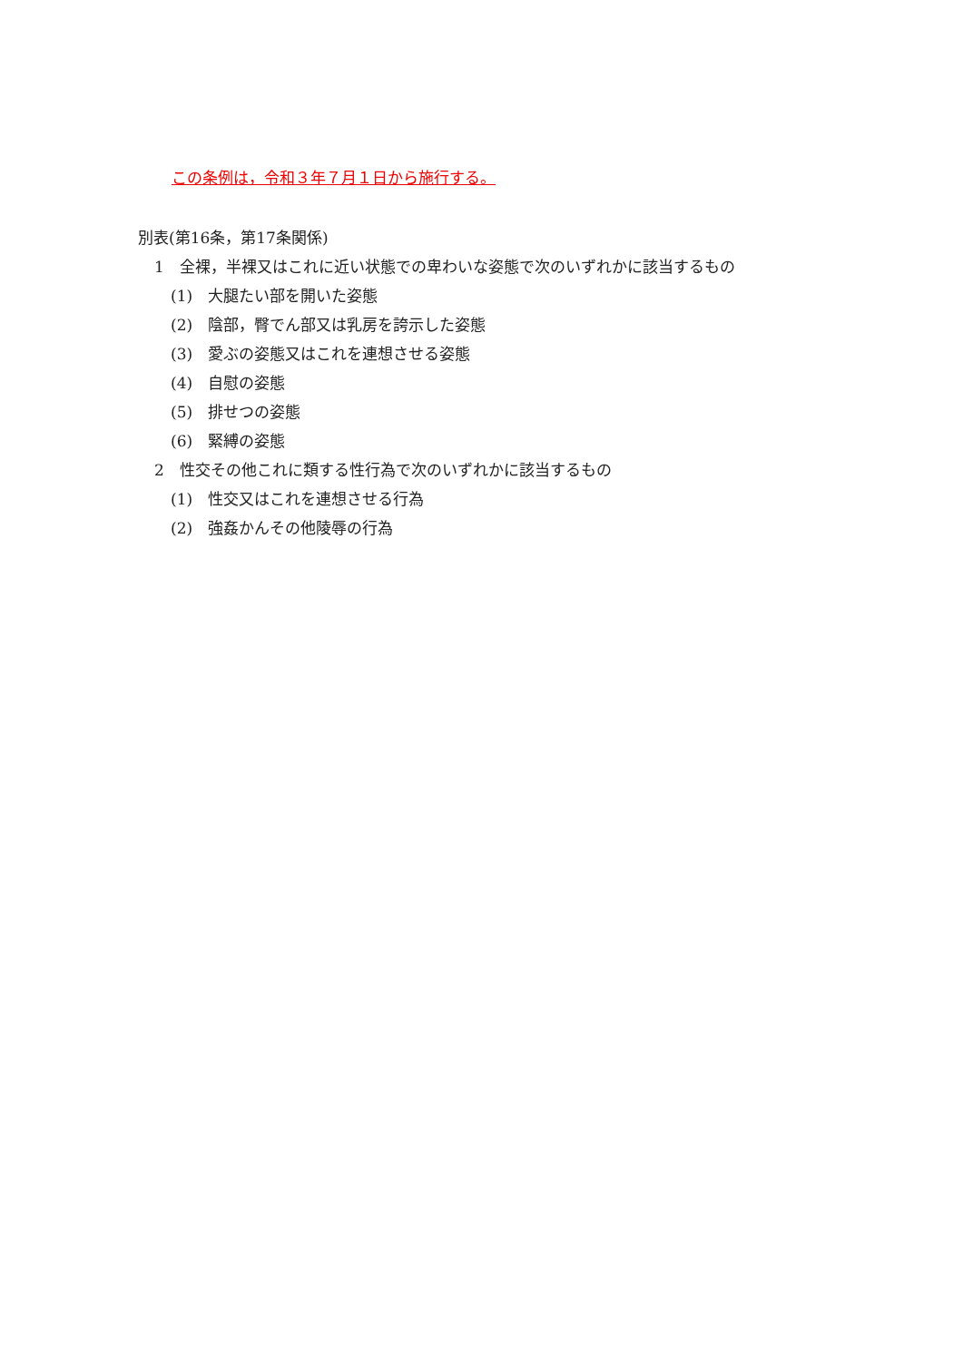この条例は，令和３年７月１日から施行する。
別表(第16条，第17条関係)
1　全裸，半裸又はこれに近い状態での卑わいな姿態で次のいずれかに該当するもの
(1)　大腿たい部を開いた姿態
(2)　陰部，臀でん部又は乳房を誇示した姿態
(3)　愛ぶの姿態又はこれを連想させる姿態
(4)　自慰の姿態
(5)　排せつの姿態
(6)　緊縛の姿態
2　性交その他これに類する性行為で次のいずれかに該当するもの
(1)　性交又はこれを連想させる行為
(2)　強姦かんその他陵辱の行為